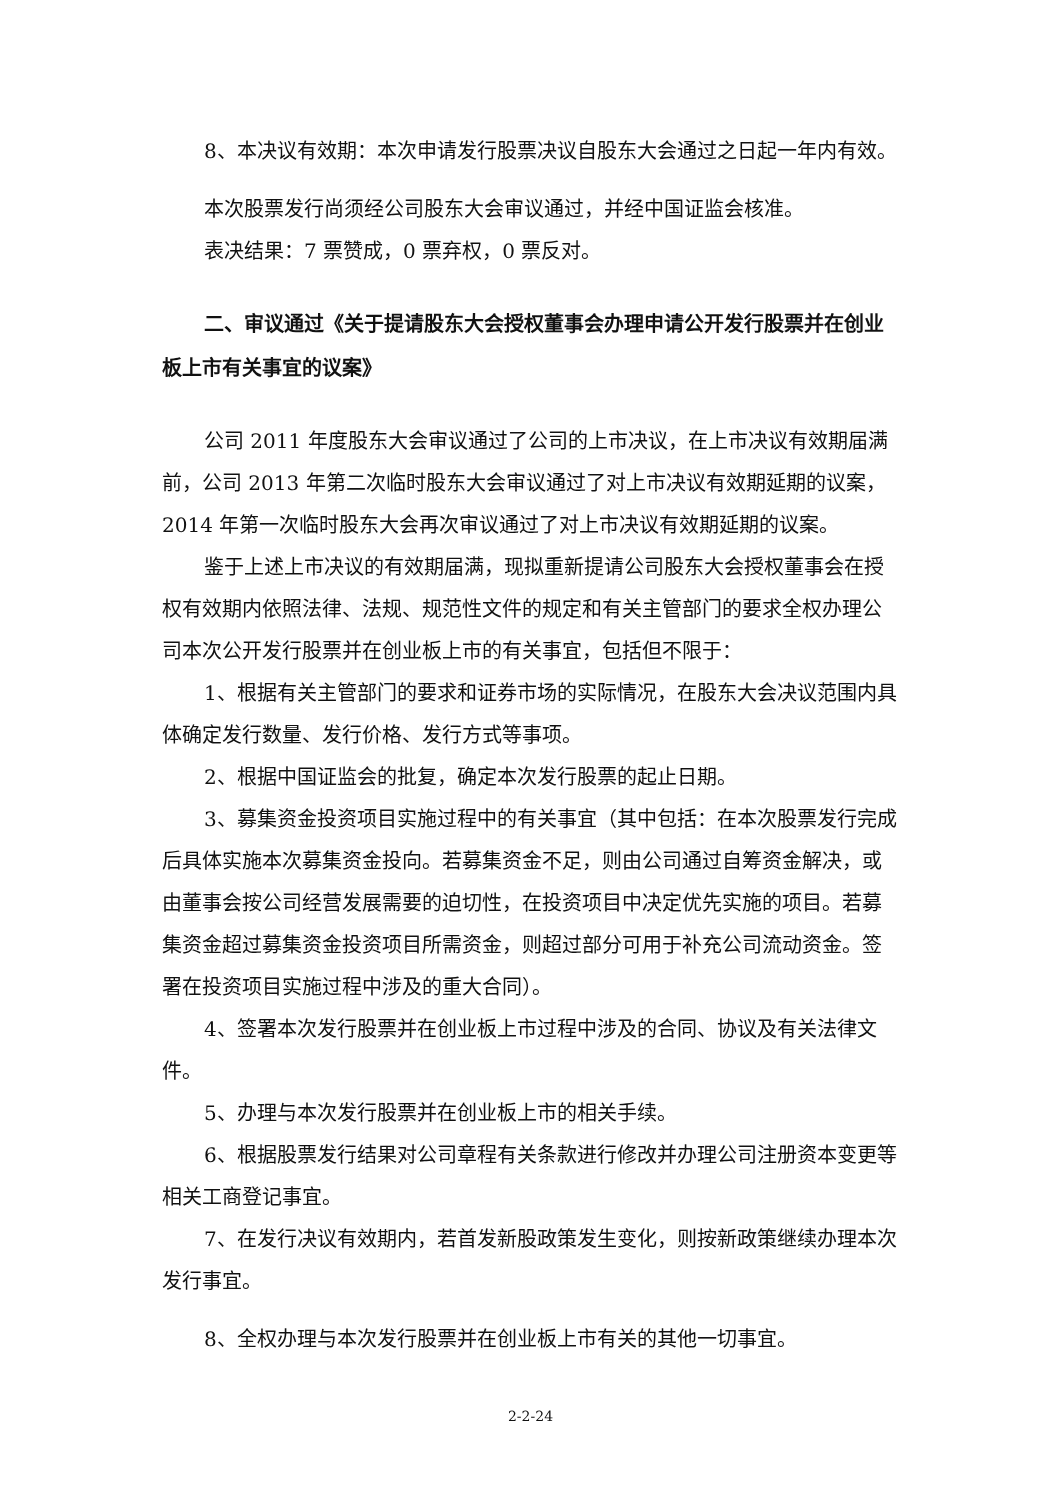8、本决议有效期：本次申请发行股票决议自股东大会通过之日起一年内有效。
本次股票发行尚须经公司股东大会审议通过，并经中国证监会核准。
表决结果：7 票赞成，0 票弃权，0 票反对。
二、审议通过《关于提请股东大会授权董事会办理申请公开发行股票并在创业板上市有关事宜的议案》
公司 2011 年度股东大会审议通过了公司的上市决议，在上市决议有效期届满前，公司 2013 年第二次临时股东大会审议通过了对上市决议有效期延期的议案，2014 年第一次临时股东大会再次审议通过了对上市决议有效期延期的议案。
鉴于上述上市决议的有效期届满，现拟重新提请公司股东大会授权董事会在授权有效期内依照法律、法规、规范性文件的规定和有关主管部门的要求全权办理公司本次公开发行股票并在创业板上市的有关事宜，包括但不限于：
1、根据有关主管部门的要求和证券市场的实际情况，在股东大会决议范围内具体确定发行数量、发行价格、发行方式等事项。
2、根据中国证监会的批复，确定本次发行股票的起止日期。
3、募集资金投资项目实施过程中的有关事宜（其中包括：在本次股票发行完成后具体实施本次募集资金投向。若募集资金不足，则由公司通过自筹资金解决，或由董事会按公司经营发展需要的迫切性，在投资项目中决定优先实施的项目。若募集资金超过募集资金投资项目所需资金，则超过部分可用于补充公司流动资金。签署在投资项目实施过程中涉及的重大合同）。
4、签署本次发行股票并在创业板上市过程中涉及的合同、协议及有关法律文件。
5、办理与本次发行股票并在创业板上市的相关手续。
6、根据股票发行结果对公司章程有关条款进行修改并办理公司注册资本变更等相关工商登记事宜。
7、在发行决议有效期内，若首发新股政策发生变化，则按新政策继续办理本次发行事宜。
8、全权办理与本次发行股票并在创业板上市有关的其他一切事宜。
2-2-24